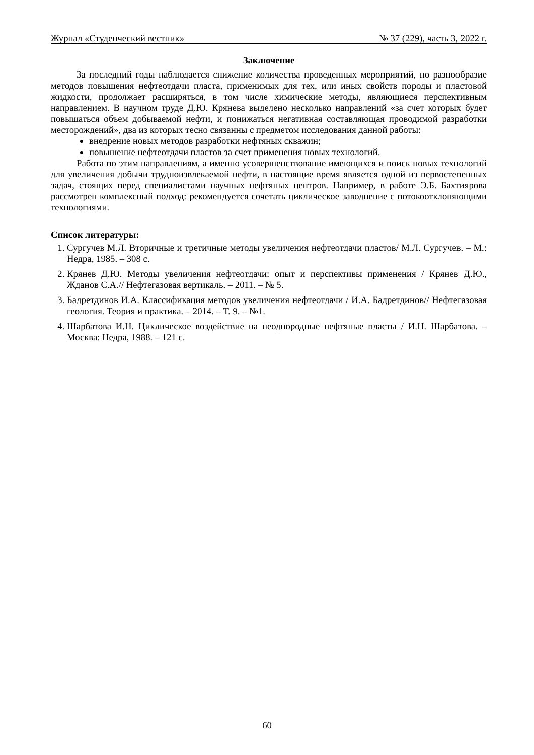Журнал «Студенческий вестник» № 37 (229), часть 3, 2022 г.
Заключение
За последний годы наблюдается снижение количества проведенных мероприятий, но разнообразие методов повышения нефтеотдачи пласта, применимых для тех, или иных свойств породы и пластовой жидкости, продолжает расширяться, в том числе химические методы, являющиеся перспективным направлением. В научном труде Д.Ю. Крянева выделено несколько направлений «за счет которых будет повышаться объем добываемой нефти, и понижаться негативная составляющая проводимой разработки месторождений», два из которых тесно связанны с предметом исследования данной работы:
внедрение новых методов разработки нефтяных скважин;
повышение нефтеотдачи пластов за счет применения новых технологий.
Работа по этим направлениям, а именно усовершенствование имеющихся и поиск новых технологий для увеличения добычи трудноизвлекаемой нефти, в настоящие время является одной из первостепенных задач, стоящих перед специалистами научных нефтяных центров. Например, в работе Э.Б. Бахтиярова рассмотрен комплексный подход: рекомендуется сочетать циклическое заводнение с потокоотклоняющими технологиями.
Список литературы:
1. Сургучев М.Л. Вторичные и третичные методы увеличения нефтеотдачи пластов/ М.Л. Сургучев. – М.: Недра, 1985. – 308 с.
2. Крянев Д.Ю. Методы увеличения нефтеотдачи: опыт и перспективы применения / Крянев Д.Ю., Жданов С.А.// Нефтегазовая вертикаль. – 2011. – № 5.
3. Бадретдинов И.А. Классификация методов увеличения нефтеотдачи / И.А. Бадретдинов// Нефтегазовая геология. Теория и практика. – 2014. – Т. 9. – №1.
4. Шарбатова И.Н. Циклическое воздействие на неоднородные нефтяные пласты / И.Н. Шарбатова. – Москва: Недра, 1988. – 121 с.
60